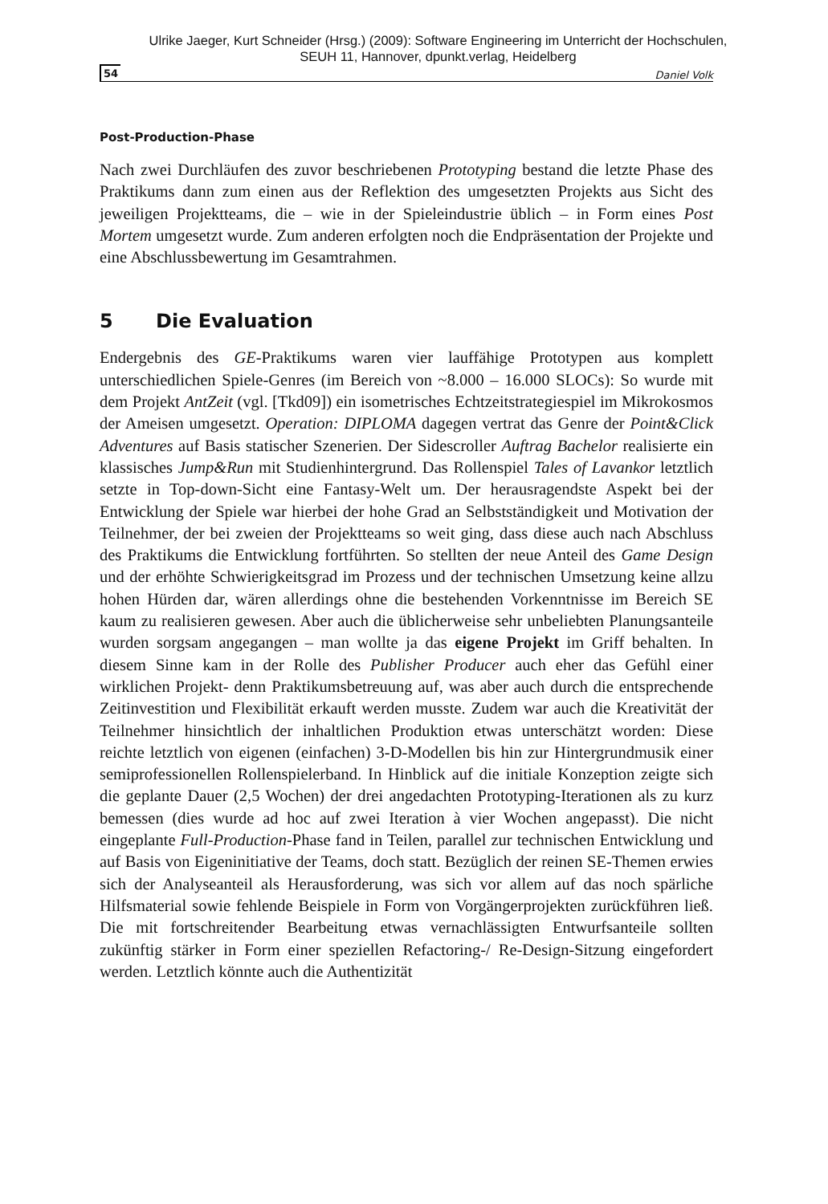Ulrike Jaeger, Kurt Schneider (Hrsg.) (2009): Software Engineering im Unterricht der Hochschulen,
SEUH 11, Hannover, dpunkt.verlag, Heidelberg
54 Daniel Volk
Post-Production-Phase
Nach zwei Durchläufen des zuvor beschriebenen Prototyping bestand die letzte Phase des Praktikums dann zum einen aus der Reflektion des umgesetzten Projekts aus Sicht des jeweiligen Projektteams, die – wie in der Spieleindustrie üblich – in Form eines Post Mortem umgesetzt wurde. Zum anderen erfolgten noch die Endpräsentation der Projekte und eine Abschlussbewertung im Gesamtrahmen.
5 Die Evaluation
Endergebnis des GE-Praktikums waren vier lauffähige Prototypen aus komplett unterschiedlichen Spiele-Genres (im Bereich von ~8.000 – 16.000 SLOCs): So wurde mit dem Projekt AntZeit (vgl. [Tkd09]) ein isometrisches Echtzeitstrategiespiel im Mikrokosmos der Ameisen umgesetzt. Operation: DIPLOMA dagegen vertrat das Genre der Point&Click Adventures auf Basis statischer Szenerien. Der Sidescroller Auftrag Bachelor realisierte ein klassisches Jump&Run mit Studienhintergrund. Das Rollenspiel Tales of Lavankor letztlich setzte in Top-down-Sicht eine Fantasy-Welt um. Der herausragendste Aspekt bei der Entwicklung der Spiele war hierbei der hohe Grad an Selbstständigkeit und Motivation der Teilnehmer, der bei zweien der Projektteams so weit ging, dass diese auch nach Abschluss des Praktikums die Entwicklung fortführten. So stellten der neue Anteil des Game Design und der erhöhte Schwierigkeitsgrad im Prozess und der technischen Umsetzung keine allzu hohen Hürden dar, wären allerdings ohne die bestehenden Vorkenntnisse im Bereich SE kaum zu realisieren gewesen. Aber auch die üblicherweise sehr unbeliebten Planungsanteile wurden sorgsam angegangen – man wollte ja das eigene Projekt im Griff behalten. In diesem Sinne kam in der Rolle des Publisher Producer auch eher das Gefühl einer wirklichen Projekt- denn Praktikumsbetreuung auf, was aber auch durch die entsprechende Zeitinvestition und Flexibilität erkauft werden musste. Zudem war auch die Kreativität der Teilnehmer hinsichtlich der inhaltlichen Produktion etwas unterschätzt worden: Diese reichte letztlich von eigenen (einfachen) 3-D-Modellen bis hin zur Hintergrundmusik einer semiprofessionellen Rollenspielerband. In Hinblick auf die initiale Konzeption zeigte sich die geplante Dauer (2,5 Wochen) der drei angedachten Prototyping-Iterationen als zu kurz bemessen (dies wurde ad hoc auf zwei Iteration à vier Wochen angepasst). Die nicht eingeplante Full-Production-Phase fand in Teilen, parallel zur technischen Entwicklung und auf Basis von Eigeninitiative der Teams, doch statt. Bezüglich der reinen SE-Themen erwies sich der Analyseanteil als Herausforderung, was sich vor allem auf das noch spärliche Hilfsmaterial sowie fehlende Beispiele in Form von Vorgängerprojekten zurückführen ließ. Die mit fortschreitender Bearbeitung etwas vernachlässigten Entwurfsanteile sollten zukünftig stärker in Form einer speziellen Refactoring-/ Re-Design-Sitzung eingefordert werden. Letztlich könnte auch die Authentizität